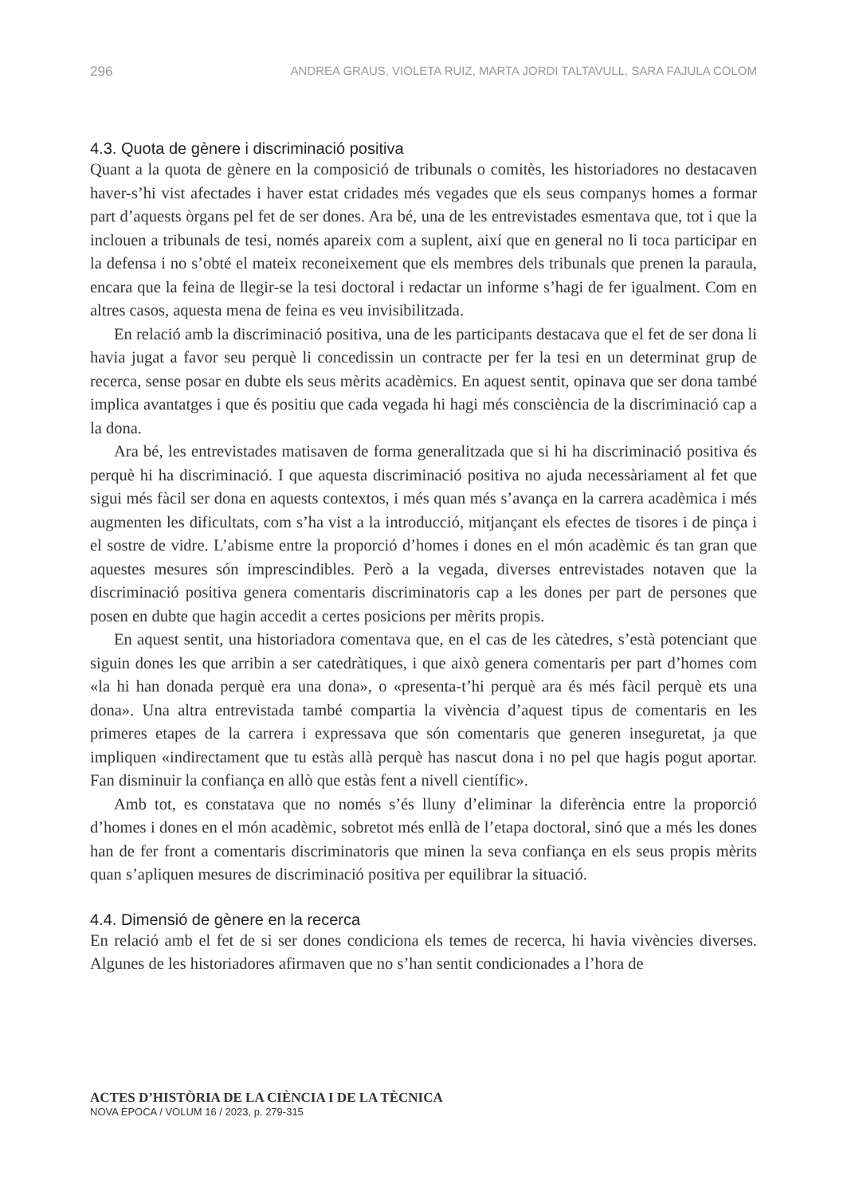296 ANDREA GRAUS, VIOLETA RUIZ, MARTA JORDI TALTAVULL, SARA FAJULA COLOM
4.3. Quota de gènere i discriminació positiva
Quant a la quota de gènere en la composició de tribunals o comitès, les historiadores no destacaven haver-s’hi vist afectades i haver estat cridades més vegades que els seus companys homes a formar part d’aquests òrgans pel fet de ser dones. Ara bé, una de les entrevistades esmentava que, tot i que la inclouen a tribunals de tesi, només apareix com a suplent, així que en general no li toca participar en la defensa i no s’obté el mateix reconeixement que els membres dels tribunals que prenen la paraula, encara que la feina de llegir-se la tesi doctoral i redactar un informe s’hagi de fer igualment. Com en altres casos, aquesta mena de feina es veu invisibilitzada.
En relació amb la discriminació positiva, una de les participants destacava que el fet de ser dona li havia jugat a favor seu perquè li concedissin un contracte per fer la tesi en un determinat grup de recerca, sense posar en dubte els seus mèrits acadèmics. En aquest sentit, opinava que ser dona també implica avantatges i que és positiu que cada vegada hi hagi més consciència de la discriminació cap a la dona.
Ara bé, les entrevistades matisaven de forma generalitzada que si hi ha discriminació positiva és perquè hi ha discriminació. I que aquesta discriminació positiva no ajuda necessàriament al fet que sigui més fàcil ser dona en aquests contextos, i més quan més s’avança en la carrera acadèmica i més augmenten les dificultats, com s’ha vist a la introducció, mitjançant els efectes de tisores i de pinça i el sostre de vidre. L’abisme entre la proporció d’homes i dones en el món acadèmic és tan gran que aquestes mesures són imprescindibles. Però a la vegada, diverses entrevistades notaven que la discriminació positiva genera comentaris discriminatoris cap a les dones per part de persones que posen en dubte que hagin accedit a certes posicions per mèrits propis.
En aquest sentit, una historiadora comentava que, en el cas de les càtedres, s’està potenciant que siguin dones les que arribin a ser catedràtiques, i que això genera comentaris per part d’homes com «la hi han donada perquè era una dona», o «presenta-t’hi perquè ara és més fàcil perquè ets una dona». Una altra entrevistada també compartia la vivència d’aquest tipus de comentaris en les primeres etapes de la carrera i expressava que són comentaris que generen inseguretat, ja que impliquen «indirectament que tu estàs allà perquè has nascut dona i no pel que hagis pogut aportar. Fan disminuir la confiança en allò que estàs fent a nivell científic».
Amb tot, es constatava que no només s’és lluny d’eliminar la diferència entre la proporció d’homes i dones en el món acadèmic, sobretot més enllà de l’etapa doctoral, sinó que a més les dones han de fer front a comentaris discriminatoris que minen la seva confiança en els seus propis mèrits quan s’apliquen mesures de discriminació positiva per equilibrar la situació.
4.4. Dimensió de gènere en la recerca
En relació amb el fet de si ser dones condiciona els temes de recerca, hi havia vivències diverses. Algunes de les historiadores afirmaven que no s’han sentit condicionades a l’hora de
ACTES D’HISTÒRIA DE LA CIÈNCIA I DE LA TÈCNICA
NOVA ÈPOCA / VOLUM 16 / 2023, p. 279-315